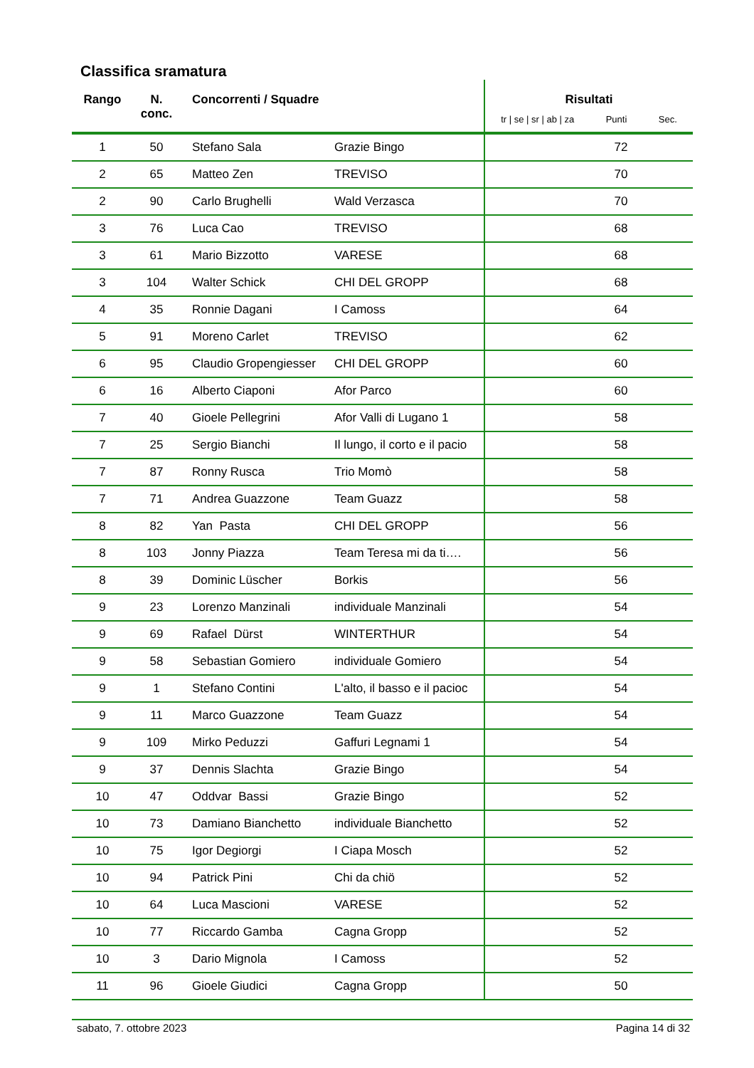Classifica sramatura
| Rango | N. conc. | Concorrenti / Squadre | | Risultati tr / se / sr / ab / za Punti Sec. | | |
| --- | --- | --- | --- | --- | --- | --- |
| 1 | 50 | Stefano Sala | Grazie Bingo | | 72 | |
| 2 | 65 | Matteo Zen | TREVISO | | 70 | |
| 2 | 90 | Carlo Brughelli | Wald Verzasca | | 70 | |
| 3 | 76 | Luca Cao | TREVISO | | 68 | |
| 3 | 61 | Mario Bizzotto | VARESE | | 68 | |
| 3 | 104 | Walter Schick | CHI DEL GROPP | | 68 | |
| 4 | 35 | Ronnie Dagani | I Camoss | | 64 | |
| 5 | 91 | Moreno Carlet | TREVISO | | 62 | |
| 6 | 95 | Claudio Gropengiesser | CHI DEL GROPP | | 60 | |
| 6 | 16 | Alberto Ciaponi | Afor Parco | | 60 | |
| 7 | 40 | Gioele Pellegrini | Afor Valli di Lugano 1 | | 58 | |
| 7 | 25 | Sergio Bianchi | Il lungo, il corto e il pacio | | 58 | |
| 7 | 87 | Ronny Rusca | Trio Momò | | 58 | |
| 7 | 71 | Andrea Guazzone | Team Guazz | | 58 | |
| 8 | 82 | Yan Pasta | CHI DEL GROPP | | 56 | |
| 8 | 103 | Jonny Piazza | Team Teresa mi da ti…. | | 56 | |
| 8 | 39 | Dominic Lüscher | Borkis | | 56 | |
| 9 | 23 | Lorenzo Manzinali | individuale Manzinali | | 54 | |
| 9 | 69 | Rafael Dürst | WINTERTHUR | | 54 | |
| 9 | 58 | Sebastian Gomiero | individuale Gomiero | | 54 | |
| 9 | 1 | Stefano Contini | L'alto, il basso e il pacioc | | 54 | |
| 9 | 11 | Marco Guazzone | Team Guazz | | 54 | |
| 9 | 109 | Mirko Peduzzi | Gaffuri Legnami 1 | | 54 | |
| 9 | 37 | Dennis Slachta | Grazie Bingo | | 54 | |
| 10 | 47 | Oddvar Bassi | Grazie Bingo | | 52 | |
| 10 | 73 | Damiano Bianchetto | individuale Bianchetto | | 52 | |
| 10 | 75 | Igor Degiorgi | I Ciapa Mosch | | 52 | |
| 10 | 94 | Patrick Pini | Chi da chiö | | 52 | |
| 10 | 64 | Luca Mascioni | VARESE | | 52 | |
| 10 | 77 | Riccardo Gamba | Cagna Gropp | | 52 | |
| 10 | 3 | Dario Mignola | I Camoss | | 52 | |
| 11 | 96 | Gioele Giudici | Cagna Gropp | | 50 | |
sabato, 7. ottobre 2023 Pagina 14 di 32